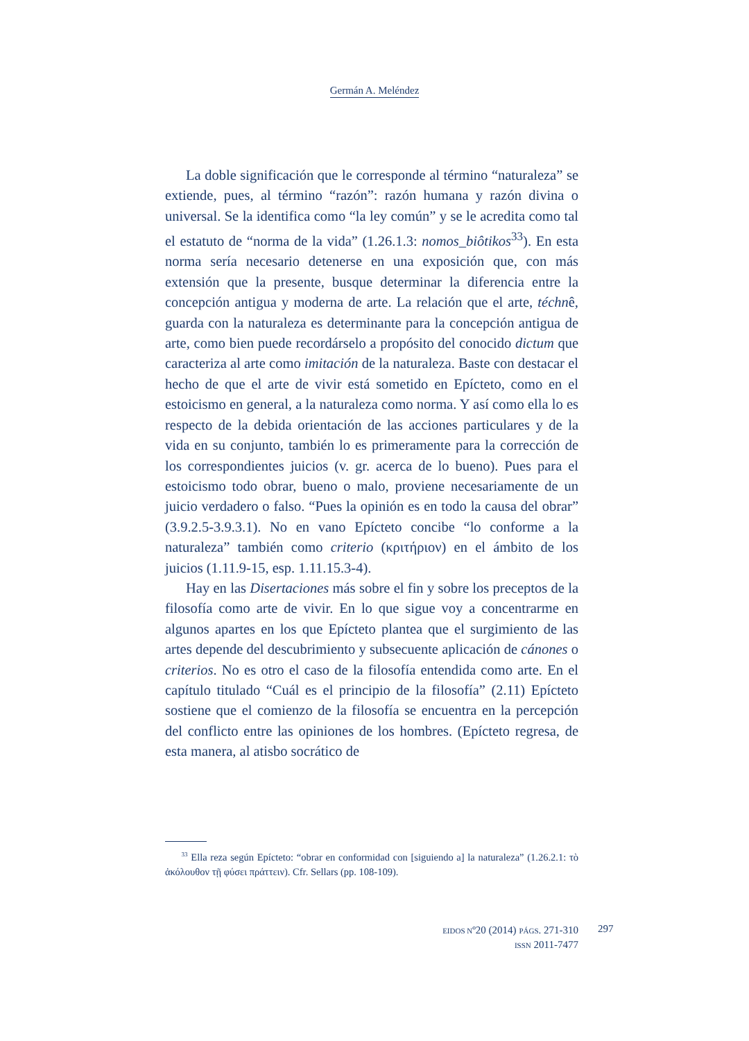Germán A. Meléndez
La doble significación que le corresponde al término “naturaleza” se extiende, pues, al término “razón”: razón humana y razón divina o universal. Se la identifica como “la ley común” y se le acredita como tal el estatuto de “norma de la vida” (1.26.1.3: nomos_biôtikos<sup>33</sup>). En esta norma sería necesario detenerse en una exposición que, con más extensión que la presente, busque determinar la diferencia entre la concepción antigua y moderna de arte. La relación que el arte, téchnê, guarda con la naturaleza es determinante para la concepción antigua de arte, como bien puede recordárselo a propósito del conocido dictum que caracteriza al arte como imitación de la naturaleza. Baste con destacar el hecho de que el arte de vivir está sometido en Epícteto, como en el estoicismo en general, a la naturaleza como norma. Y así como ella lo es respecto de la debida orientación de las acciones particulares y de la vida en su conjunto, también lo es primeramente para la corrección de los correspondientes juicios (v. gr. acerca de lo bueno). Pues para el estoicismo todo obrar, bueno o malo, proviene necesariamente de un juicio verdadero o falso. “Pues la opinión es en todo la causa del obrar” (3.9.2.5-3.9.3.1). No en vano Epícteto concibe “lo conforme a la naturaleza” también como criterio (κριτήριον) en el ámbito de los juicios (1.11.9-15, esp. 1.11.15.3-4).
Hay en las Disertaciones más sobre el fin y sobre los preceptos de la filosofía como arte de vivir. En lo que sigue voy a concentrarme en algunos apartes en los que Epícteto plantea que el surgimiento de las artes depende del descubrimiento y subsecuente aplicación de cánones o criterios. No es otro el caso de la filosofía entendida como arte. En el capítulo titulado “Cuál es el principio de la filosofía” (2.11) Epícteto sostiene que el comienzo de la filosofía se encuentra en la percepción del conflicto entre las opiniones de los hombres. (Epícteto regresa, de esta manera, al atisbo socrático de
<sup>33</sup> Ella reza según Epícteto: “obrar en conformidad con [siguiendo a] la naturaleza” (1.26.2.1: τὸ ἀκόλουθον τῇ φύσει πράττειν). Cfr. Sellars (pp. 108-109).
EIDOS Nº20 (2014) PÁGS. 271-310
ISSN 2011-7477
297